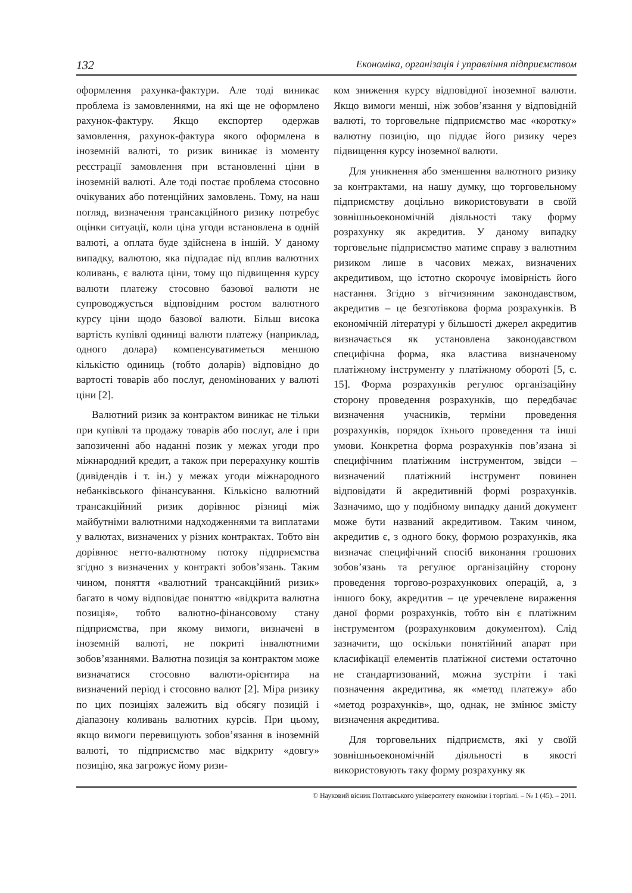132 Економіка, організація і управління підприємством
оформлення рахунка-фактури. Але тоді виникає проблема із замовленнями, на які ще не оформлено рахунок-фактуру. Якщо експортер одержав замовлення, рахунок-фактура якого оформлена в іноземній валюті, то ризик виникає із моменту реєстрації замовлення при встановленні ціни в іноземній валюті. Але тоді постає проблема стосовно очікуваних або потенційних замовлень. Тому, на наш погляд, визначення трансакційного ризику потребує оцінки ситуації, коли ціна угоди встановлена в одній валюті, а оплата буде здійснена в іншій. У даному випадку, валютою, яка підпадає під вплив валютних коливань, є валюта ціни, тому що підвищення курсу валюти платежу стосовно базової валюти не супроводжується відповідним ростом валютного курсу ціни щодо базової валюти. Більш висока вартість купівлі одиниці валюти платежу (наприклад, одного долара) компенсуватиметься меншою кількістю одиниць (тобто доларів) відповідно до вартості товарів або послуг, деномінованих у валюті ціни [2].
Валютний ризик за контрактом виникає не тільки при купівлі та продажу товарів або послуг, але і при запозиченні або наданні позик у межах угоди про міжнародний кредит, а також при перерахунку коштів (дивідендів і т. ін.) у межах угоди міжнародного небанківського фінансування. Кількісно валютний трансакційний ризик дорівнює різниці між майбутніми валютними надходженнями та виплатами у валютах, визначених у різних контрактах. Тобто він дорівнює нетто-валютному потоку підприємства згідно з визначених у контракті зобов’язань. Таким чином, поняття «валютний трансакційний ризик» багато в чому відповідає поняттю «відкрита валютна позиція», тобто валютно-фінансовому стану підприємства, при якому вимоги, визначені в іноземній валюті, не покриті інвалютними зобов’язаннями. Валютна позиція за контрактом може визначатися стосовно валюти-орієнтира на визначений період і стосовно валют [2]. Міра ризику по цих позиціях залежить від обсягу позицій і діапазону коливань валютних курсів. При цьому, якщо вимоги перевищують зобов’язання в іноземній валюті, то підприємство має відкриту «довгу» позицію, яка загрожує йому ризи-
ком зниження курсу відповідної іноземної валюти. Якщо вимоги менші, ніж зобов’язання у відповідній валюті, то торговельне підприємство має «коротку» валютну позицію, що піддає його ризику через підвищення курсу іноземної валюти.
Для уникнення або зменшення валютного ризику за контрактами, на нашу думку, що торговельному підприємству доцільно використовувати в своїй зовнішньоекономічній діяльності таку форму розрахунку як акредитив. У даному випадку торговельне підприємство матиме справу з валютним ризиком лише в часових межах, визначених акредитивом, що істотно скорочує імовірність його настання. Згідно з вітчизняним законодавством, акредитив – це безготівкова форма розрахунків. В економічній літературі у більшості джерел акредитив визначається як установлена законодавством специфічна форма, яка властива визначеному платіжному інструменту у платіжному обороті [5, с. 15]. Форма розрахунків регулює організаційну сторону проведення розрахунків, що передбачає визначення учасників, терміни проведення розрахунків, порядок їхнього проведення та інші умови. Конкретна форма розрахунків пов’язана зі специфічним платіжним інструментом, звідси – визначений платіжний інструмент повинен відповідати й акредитивній формі розрахунків. Зазначимо, що у подібному випадку даний документ може бути названий акредитивом. Таким чином, акредитив є, з одного боку, формою розрахунків, яка визначає специфічний спосіб виконання грошових зобов’язань та регулює організаційну сторону проведення торгово-розрахункових операцій, а, з іншого боку, акредитив – це уречевлене вираження даної форми розрахунків, тобто він є платіжним інструментом (розрахунковим документом). Слід зазначити, що оскільки понятійний апарат при класифікації елементів платіжної системи остаточно не стандартизований, можна зустріти і такі позначення акредитива, як «метод платежу» або «метод розрахунків», що, однак, не змінює змісту визначення акредитива.
Для торговельних підприємств, які у своїй зовнішньоекономічній діяльності в якості використовують таку форму розрахунку як
© Науковий вісник Полтавського університету економіки і торгівлі. – № 1 (45). – 2011.